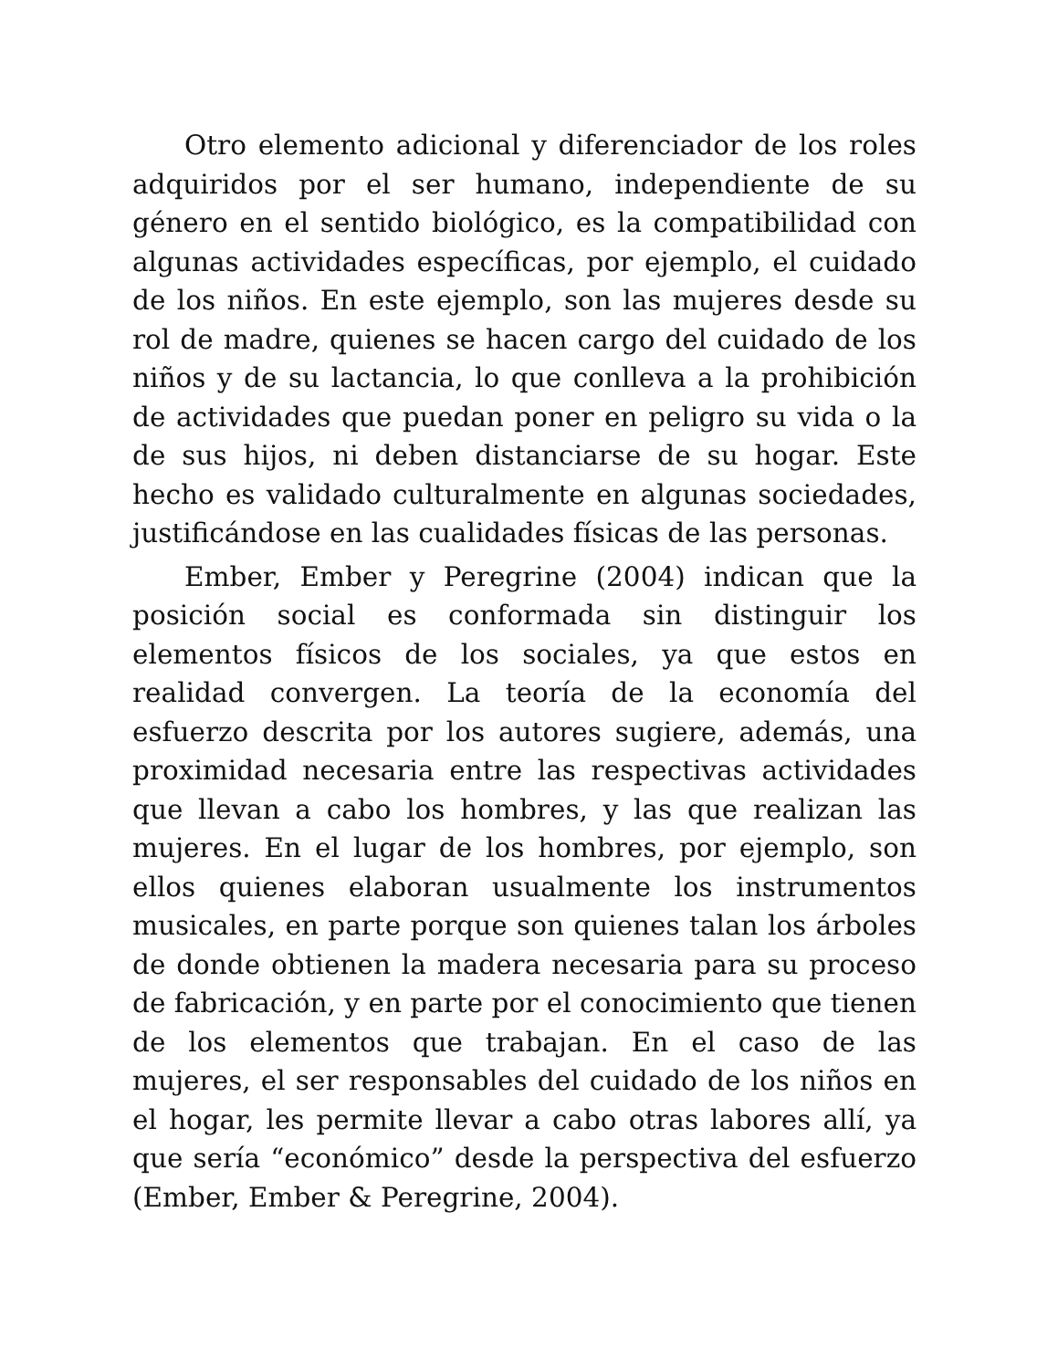Otro elemento adicional y diferenciador de los roles adquiridos por el ser humano, independiente de su género en el sentido biológico, es la compatibilidad con algunas actividades específicas, por ejemplo, el cuidado de los niños. En este ejemplo, son las mujeres desde su rol de madre, quienes se hacen cargo del cuidado de los niños y de su lactancia, lo que conlleva a la prohibición de actividades que puedan poner en peligro su vida o la de sus hijos, ni deben distanciarse de su hogar. Este hecho es validado culturalmente en algunas sociedades, justificándose en las cualidades físicas de las personas.
Ember, Ember y Peregrine (2004) indican que la posición social es conformada sin distinguir los elementos físicos de los sociales, ya que estos en realidad convergen. La teoría de la economía del esfuerzo descrita por los autores sugiere, además, una proximidad necesaria entre las respectivas actividades que llevan a cabo los hombres, y las que realizan las mujeres. En el lugar de los hombres, por ejemplo, son ellos quienes elaboran usualmente los instrumentos musicales, en parte porque son quienes talan los árboles de donde obtienen la madera necesaria para su proceso de fabricación, y en parte por el conocimiento que tienen de los elementos que trabajan. En el caso de las mujeres, el ser responsables del cuidado de los niños en el hogar, les permite llevar a cabo otras labores allí, ya que sería “económico” desde la perspectiva del esfuerzo (Ember, Ember & Peregrine, 2004).